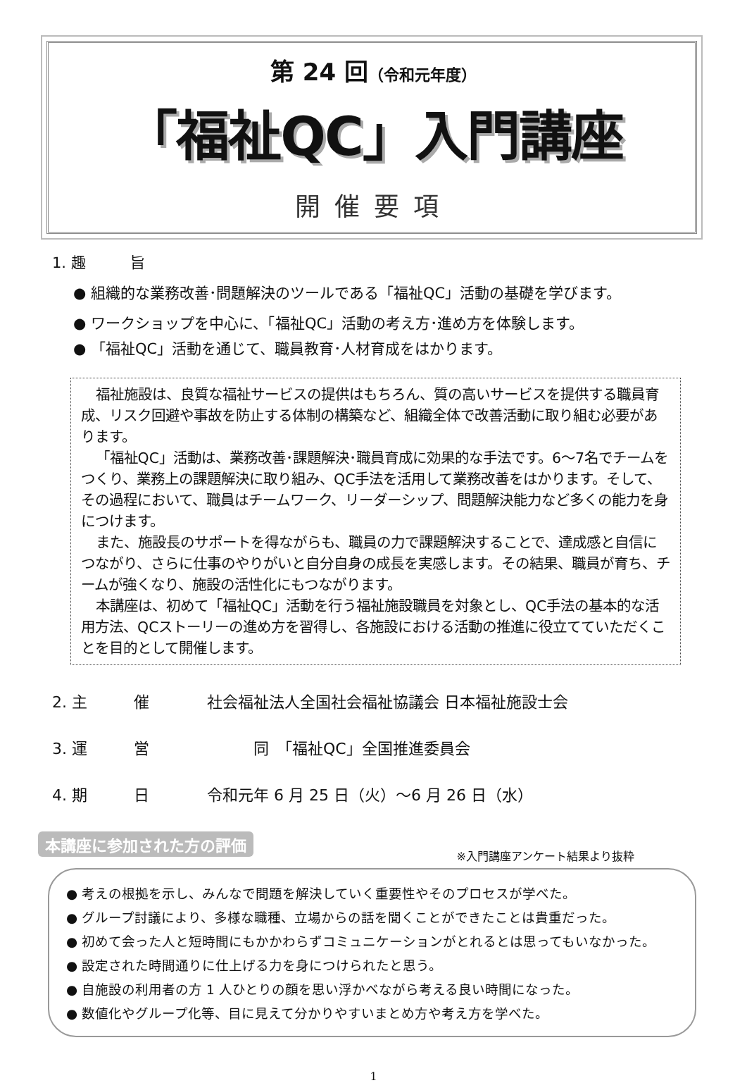第 24 回（令和元年度）
「福祉QC」入門講座
開催要項
1. 趣　　　旨
● 組織的な業務改善･問題解決のツールである「福祉QC」活動の基礎を学びます。
● ワークショップを中心に、「福祉QC」活動の考え方･進め方を体験します。
● 「福祉QC」活動を通じて、職員教育･人材育成をはかります。
福祉施設は、良質な福祉サービスの提供はもちろん、質の高いサービスを提供する職員育成、リスク回避や事故を防止する体制の構築など、組織全体で改善活動に取り組む必要があります。
「福祉QC」活動は、業務改善･課題解決･職員育成に効果的な手法です。6～7名でチームをつくり、業務上の課題解決に取り組み、QC手法を活用して業務改善をはかります。そして、その過程において、職員はチームワーク、リーダーシップ、問題解決能力など多くの能力を身につけます。
また、施設長のサポートを得ながらも、職員の力で課題解決することで、達成感と自信につながり、さらに仕事のやりがいと自分自身の成長を実感します。その結果、職員が育ち、チームが強くなり、施設の活性化にもつながります。
本講座は、初めて「福祉QC」活動を行う福祉施設職員を対象とし、QC手法の基本的な活用方法、QCストーリーの進め方を習得し、各施設における活動の推進に役立てていただくことを目的として開催します。
2. 主　　　催 社会福祉法人全国社会福祉協議会 日本福祉施設士会
3. 運　　　営　　　同　「福祉QC」全国推進委員会
4. 期　　　日 令和元年 6 月 25 日（火）～6 月 26 日（水）
※入門講座アンケート結果より抜粋
本講座に参加された方の評価
● 考えの根拠を示し、みんなで問題を解決していく重要性やそのプロセスが学べた。
● グループ討議により、多様な職種、立場からの話を聞くことができたことは貴重だった。
● 初めて会った人と短時間にもかかわらずコミュニケーションがとれるとは思ってもいなかった。
● 設定された時間通りに仕上げる力を身につけられたと思う。
● 自施設の利用者の方 1 人ひとりの顔を思い浮かべながら考える良い時間になった。
● 数値化やグループ化等、目に見えて分かりやすいまとめ方や考え方を学べた。
1